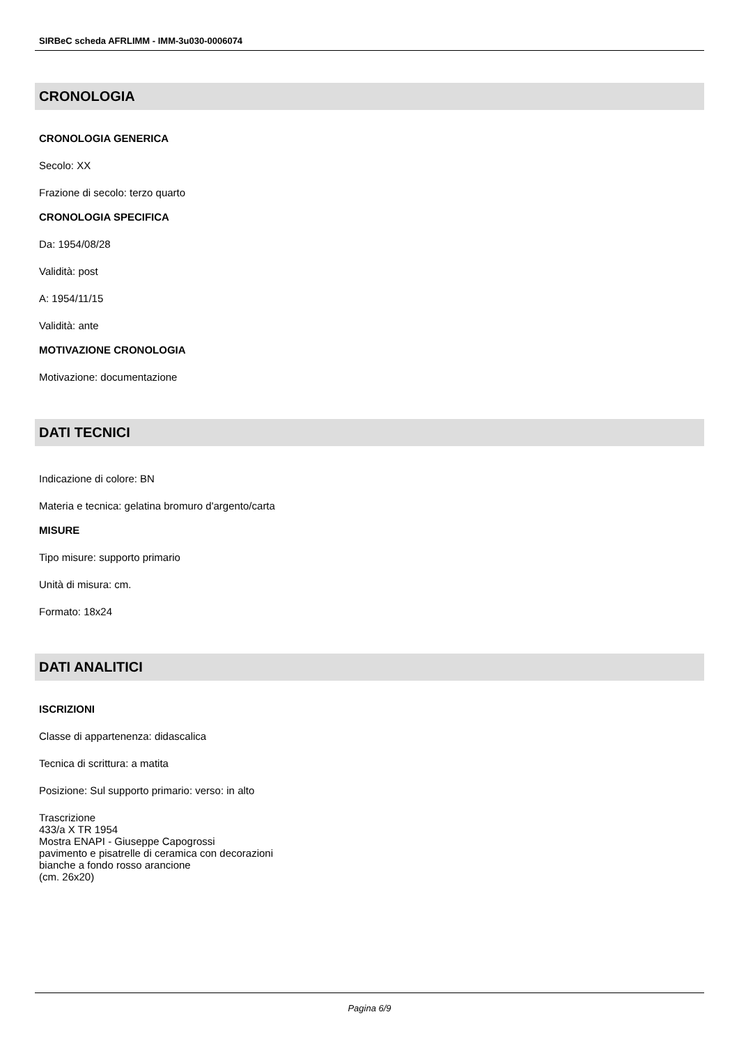SIRBeC scheda AFRLIMM - IMM-3u030-0006074
CRONOLOGIA
CRONOLOGIA GENERICA
Secolo: XX
Frazione di secolo: terzo quarto
CRONOLOGIA SPECIFICA
Da: 1954/08/28
Validità: post
A: 1954/11/15
Validità: ante
MOTIVAZIONE CRONOLOGIA
Motivazione: documentazione
DATI TECNICI
Indicazione di colore: BN
Materia e tecnica: gelatina bromuro d'argento/carta
MISURE
Tipo misure: supporto primario
Unità di misura: cm.
Formato: 18x24
DATI ANALITICI
ISCRIZIONI
Classe di appartenenza: didascalica
Tecnica di scrittura: a matita
Posizione: Sul supporto primario: verso: in alto
Trascrizione
433/a X TR 1954
Mostra ENAPI - Giuseppe Capogrossi
pavimento e pisatrelle di ceramica con decorazioni
bianche a fondo rosso arancione
(cm. 26x20)
Pagina 6/9